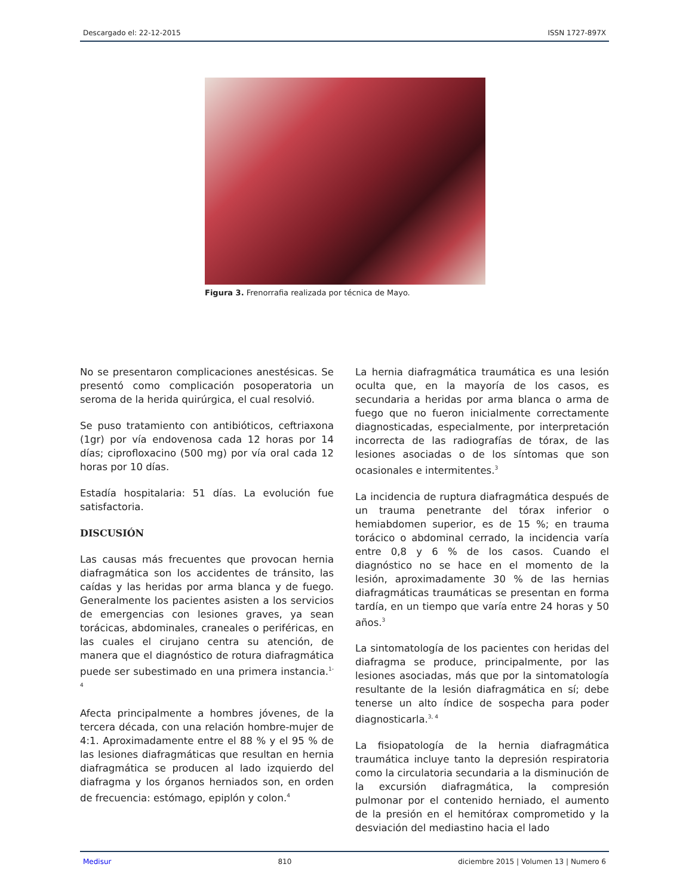Descargado el: 22-12-2015 ISSN 1727-897X
Figura 3. Frenorrafia realizada por técnica de Mayo.
No se presentaron complicaciones anestésicas. Se presentó como complicación posoperatoria un seroma de la herida quirúrgica, el cual resolvió.
Se puso tratamiento con antibióticos, ceftriaxona (1gr) por vía endovenosa cada 12 horas por 14 días; ciprofloxacino (500 mg) por vía oral cada 12 horas por 10 días.
Estadía hospitalaria: 51 días. La evolución fue satisfactoria.
DISCUSIÓN
Las causas más frecuentes que provocan hernia diafragmática son los accidentes de tránsito, las caídas y las heridas por arma blanca y de fuego. Generalmente los pacientes asisten a los servicios de emergencias con lesiones graves, ya sean torácicas, abdominales, craneales o periféricas, en las cuales el cirujano centra su atención, de manera que el diagnóstico de rotura diafragmática puede ser subestimado en una primera instancia.<sup>1-4</sup>
Afecta principalmente a hombres jóvenes, de la tercera década, con una relación hombre-mujer de 4:1. Aproximadamente entre el 88 % y el 95 % de las lesiones diafragmáticas que resultan en hernia diafragmática se producen al lado izquierdo del diafragma y los órganos herniados son, en orden de frecuencia: estómago, epiplón y colon.<sup>4</sup>
La hernia diafragmática traumática es una lesión oculta que, en la mayoría de los casos, es secundaria a heridas por arma blanca o arma de fuego que no fueron inicialmente correctamente diagnosticadas, especialmente, por interpretación incorrecta de las radiografías de tórax, de las lesiones asociadas o de los síntomas que son ocasionales e intermitentes.<sup>3</sup>
La incidencia de ruptura diafragmática después de un trauma penetrante del tórax inferior o hemiabdomen superior, es de 15 %; en trauma torácico o abdominal cerrado, la incidencia varía entre 0,8 y 6 % de los casos. Cuando el diagnóstico no se hace en el momento de la lesión, aproximadamente 30 % de las hernias diafragmáticas traumáticas se presentan en forma tardía, en un tiempo que varía entre 24 horas y 50 años.<sup>3</sup>
La sintomatología de los pacientes con heridas del diafragma se produce, principalmente, por las lesiones asociadas, más que por la sintomatología resultante de la lesión diafragmática en sí; debe tenerse un alto índice de sospecha para poder diagnosticarla.<sup>3, 4</sup>
La fisiopatología de la hernia diafragmática traumática incluye tanto la depresión respiratoria como la circulatoria secundaria a la disminución de la excursión diafragmática, la compresión pulmonar por el contenido herniado, el aumento de la presión en el hemitórax comprometido y la desviación del mediastino hacia el lado
Medisur 810 diciembre 2015 | Volumen 13 | Numero 6